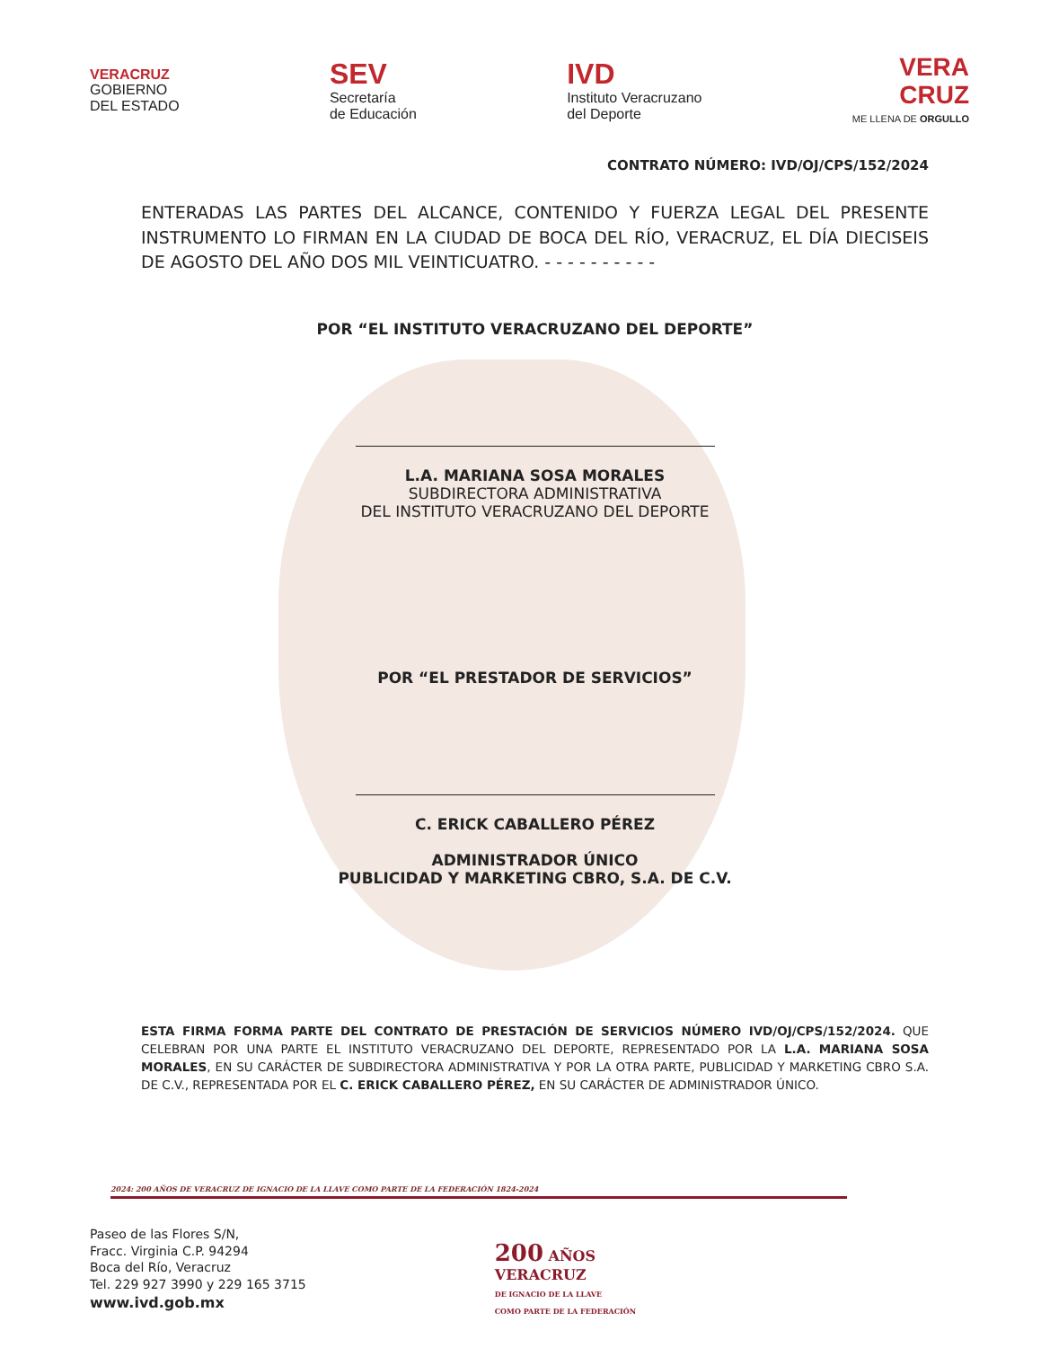VERACRUZ
GOBIERNO
DEL ESTADO
SEV
Secretaría
de Educación
IVD
Instituto Veracruzano
del Deporte
VERA
CRUZ
ME LLENA DE ORGULLO
CONTRATO NÚMERO: IVD/OJ/CPS/152/2024
ENTERADAS LAS PARTES DEL ALCANCE, CONTENIDO Y FUERZA LEGAL DEL PRESENTE INSTRUMENTO LO FIRMAN EN LA CIUDAD DE BOCA DEL RÍO, VERACRUZ, EL DÍA DIECISEIS DE AGOSTO DEL AÑO DOS MIL VEINTICUATRO. - - - - - - - - - -
POR “EL INSTITUTO VERACRUZANO DEL DEPORTE”
L.A. MARIANA SOSA MORALES
SUBDIRECTORA ADMINISTRATIVA
DEL INSTITUTO VERACRUZANO DEL DEPORTE
POR “EL PRESTADOR DE SERVICIOS”
C. ERICK CABALLERO PÉREZ
ADMINISTRADOR ÚNICO
PUBLICIDAD Y MARKETING CBRO, S.A. DE C.V.
ESTA FIRMA FORMA PARTE DEL CONTRATO DE PRESTACIÓN DE SERVICIOS NÚMERO IVD/OJ/CPS/152/2024. QUE CELEBRAN POR UNA PARTE EL INSTITUTO VERACRUZANO DEL DEPORTE, REPRESENTADO POR LA L.A. MARIANA SOSA MORALES, EN SU CARÁCTER DE SUBDIRECTORA ADMINISTRATIVA Y POR LA OTRA PARTE, PUBLICIDAD Y MARKETING CBRO S.A. DE C.V., REPRESENTADA POR EL C. ERICK CABALLERO PÉREZ, EN SU CARÁCTER DE ADMINISTRADOR ÚNICO.
2024: 200 AÑOS DE VERACRUZ DE IGNACIO DE LA LLAVE COMO PARTE DE LA FEDERACIÓN 1824-2024
Paseo de las Flores S/N,
Fracc. Virginia C.P. 94294
Boca del Río, Veracruz
Tel. 229 927 3990 y 229 165 3715
www.ivd.gob.mx
200 AÑOS
VERACRUZ
DE IGNACIO DE LA LLAVE
COMO PARTE DE LA FEDERACIÓN